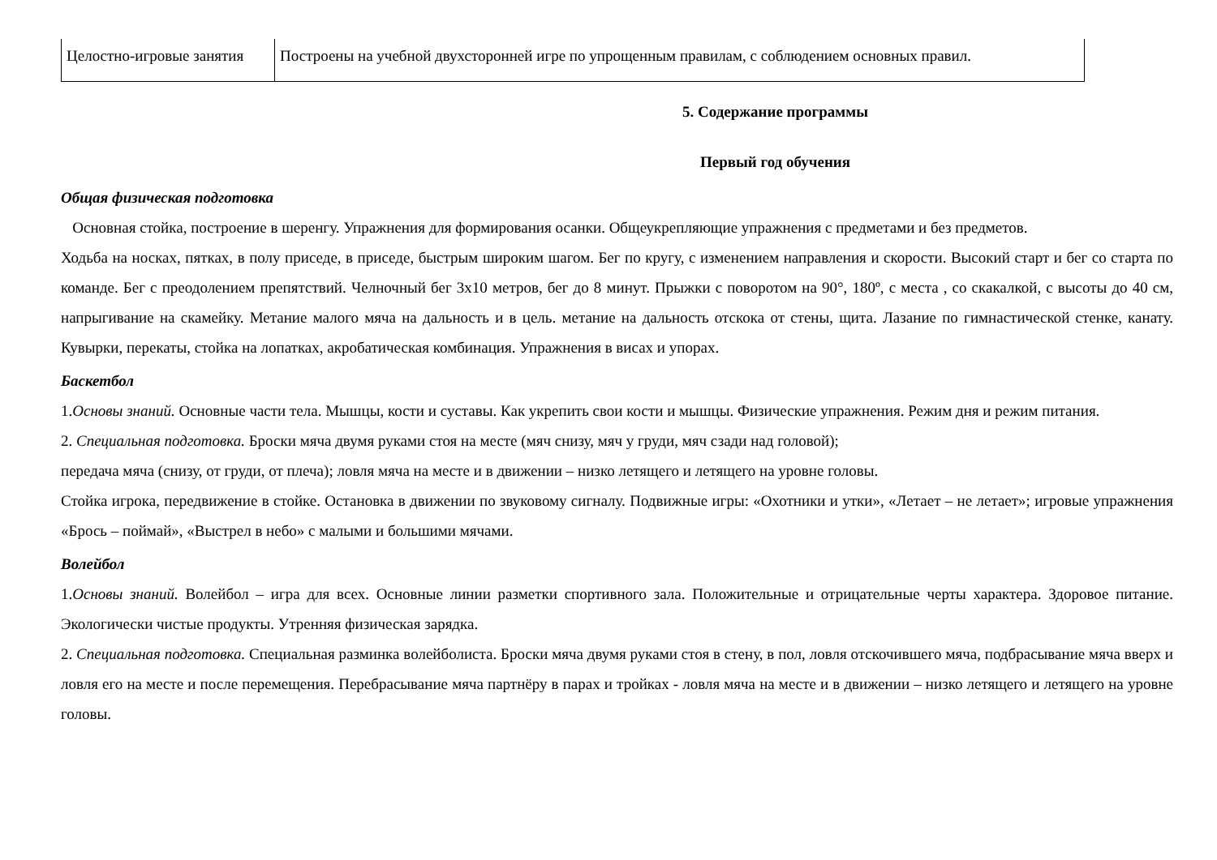| Целостно-игровые занятия | Построены на учебной двухсторонней игре по упрощенным правилам, с соблюдением основных правил. |
5. Содержание программы
Первый год обучения
Общая физическая подготовка
Основная стойка, построение в шеренгу. Упражнения для формирования осанки. Общеукрепляющие упражнения с предметами и без предметов.
Ходьба на носках, пятках, в полу приседе, в приседе, быстрым широким шагом. Бег по кругу, с изменением направления и скорости. Высокий старт и бег со старта по команде. Бег с преодолением препятствий. Челночный бег 3х10 метров, бег до 8 минут. Прыжки с поворотом на 90°, 180º, с места , со скакалкой, с высоты до 40 см, напрыгивание на скамейку. Метание малого мяча на дальность и в цель. метание на дальность отскока от стены, щита. Лазание по гимнастической стенке, канату. Кувырки, перекаты, стойка на лопатках, акробатическая комбинация. Упражнения в висах и упорах.
Баскетбол
1.Основы знаний. Основные части тела. Мышцы, кости и суставы. Как укрепить свои кости и мышцы. Физические упражнения. Режим дня и режим питания.
2. Специальная подготовка. Броски мяча двумя руками стоя на месте (мяч снизу, мяч у груди, мяч сзади над головой);
передача мяча (снизу, от груди, от плеча); ловля мяча на месте и в движении – низко летящего и летящего на уровне головы.
Стойка игрока, передвижение в стойке. Остановка в движении по звуковому сигналу. Подвижные игры: «Охотники и утки», «Летает – не летает»; игровые упражнения «Брось – поймай», «Выстрел в небо» с малыми и большими мячами.
Волейбол
1.Основы знаний. Волейбол – игра для всех. Основные линии разметки спортивного зала. Положительные и отрицательные черты характера. Здоровое питание. Экологически чистые продукты. Утренняя физическая зарядка.
2. Специальная подготовка. Специальная разминка волейболиста. Броски мяча двумя руками стоя в стену, в пол, ловля отскочившего мяча, подбрасывание мяча вверх и ловля его на месте и после перемещения. Перебрасывание мяча партнёру в парах и тройках - ловля мяча на месте и в движении – низко летящего и летящего на уровне головы.